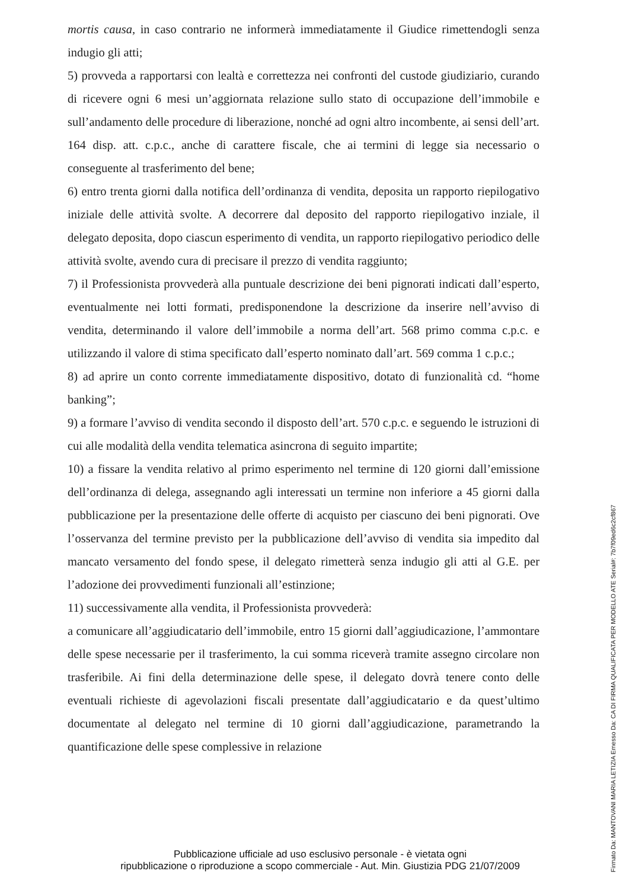mortis causa, in caso contrario ne informerà immediatamente il Giudice rimettendogli senza indugio gli atti;
5) provveda a rapportarsi con lealtà e correttezza nei confronti del custode giudiziario, curando di ricevere ogni 6 mesi un’aggiornata relazione sullo stato di occupazione dell’immobile e sull’andamento delle procedure di liberazione, nonché ad ogni altro incombente, ai sensi dell’art. 164 disp. att. c.p.c., anche di carattere fiscale, che ai termini di legge sia necessario o conseguente al trasferimento del bene;
6) entro trenta giorni dalla notifica dell’ordinanza di vendita, deposita un rapporto riepilogativo iniziale delle attività svolte. A decorrere dal deposito del rapporto riepilogativo inziale, il delegato deposita, dopo ciascun esperimento di vendita, un rapporto riepilogativo periodico delle attività svolte, avendo cura di precisare il prezzo di vendita raggiunto;
7) il Professionista provvederà alla puntuale descrizione dei beni pignorati indicati dall’esperto, eventualmente nei lotti formati, predisponendone la descrizione da inserire nell’avviso di vendita, determinando il valore dell’immobile a norma dell’art. 568 primo comma c.p.c. e utilizzando il valore di stima specificato dall’esperto nominato dall’art. 569 comma 1 c.p.c.;
8) ad aprire un conto corrente immediatamente dispositivo, dotato di funzionalità cd. “home banking”;
9) a formare l’avviso di vendita secondo il disposto dell’art. 570 c.p.c. e seguendo le istruzioni di cui alle modalità della vendita telematica asincrona di seguito impartite;
10) a fissare la vendita relativo al primo esperimento nel termine di 120 giorni dall’emissione dell’ordinanza di delega, assegnando agli interessati un termine non inferiore a 45 giorni dalla pubblicazione per la presentazione delle offerte di acquisto per ciascuno dei beni pignorati. Ove l’osservanza del termine previsto per la pubblicazione dell’avviso di vendita sia impedito dal mancato versamento del fondo spese, il delegato rimetterà senza indugio gli atti al G.E. per l’adozione dei provvedimenti funzionali all’estinzione;
11) successivamente alla vendita, il Professionista provvederà:
a comunicare all’aggiudicatario dell’immobile, entro 15 giorni dall’aggiudicazione, l’ammontare delle spese necessarie per il trasferimento, la cui somma riceverà tramite assegno circolare non trasferibile. Ai fini della determinazione delle spese, il delegato dovrà tenere conto delle eventuali richieste di agevolazioni fiscali presentate dall’aggiudicatario e da quest’ultimo documentate al delegato nel termine di 10 giorni dall’aggiudicazione, parametrando la quantificazione delle spese complessive in relazione
Pubblicazione ufficiale ad uso esclusivo personale - è vietata ogni
ripubblicazione o riproduzione a scopo commerciale - Aut. Min. Giustizia PDG 21/07/2009
Firmato Da: MANTOVANI MARIA LETIZIA Emesso Da: CA DI FIRMA QUALIFICATA PER MODELLO ATE Serial#: 7b7f09ed6c2cf867